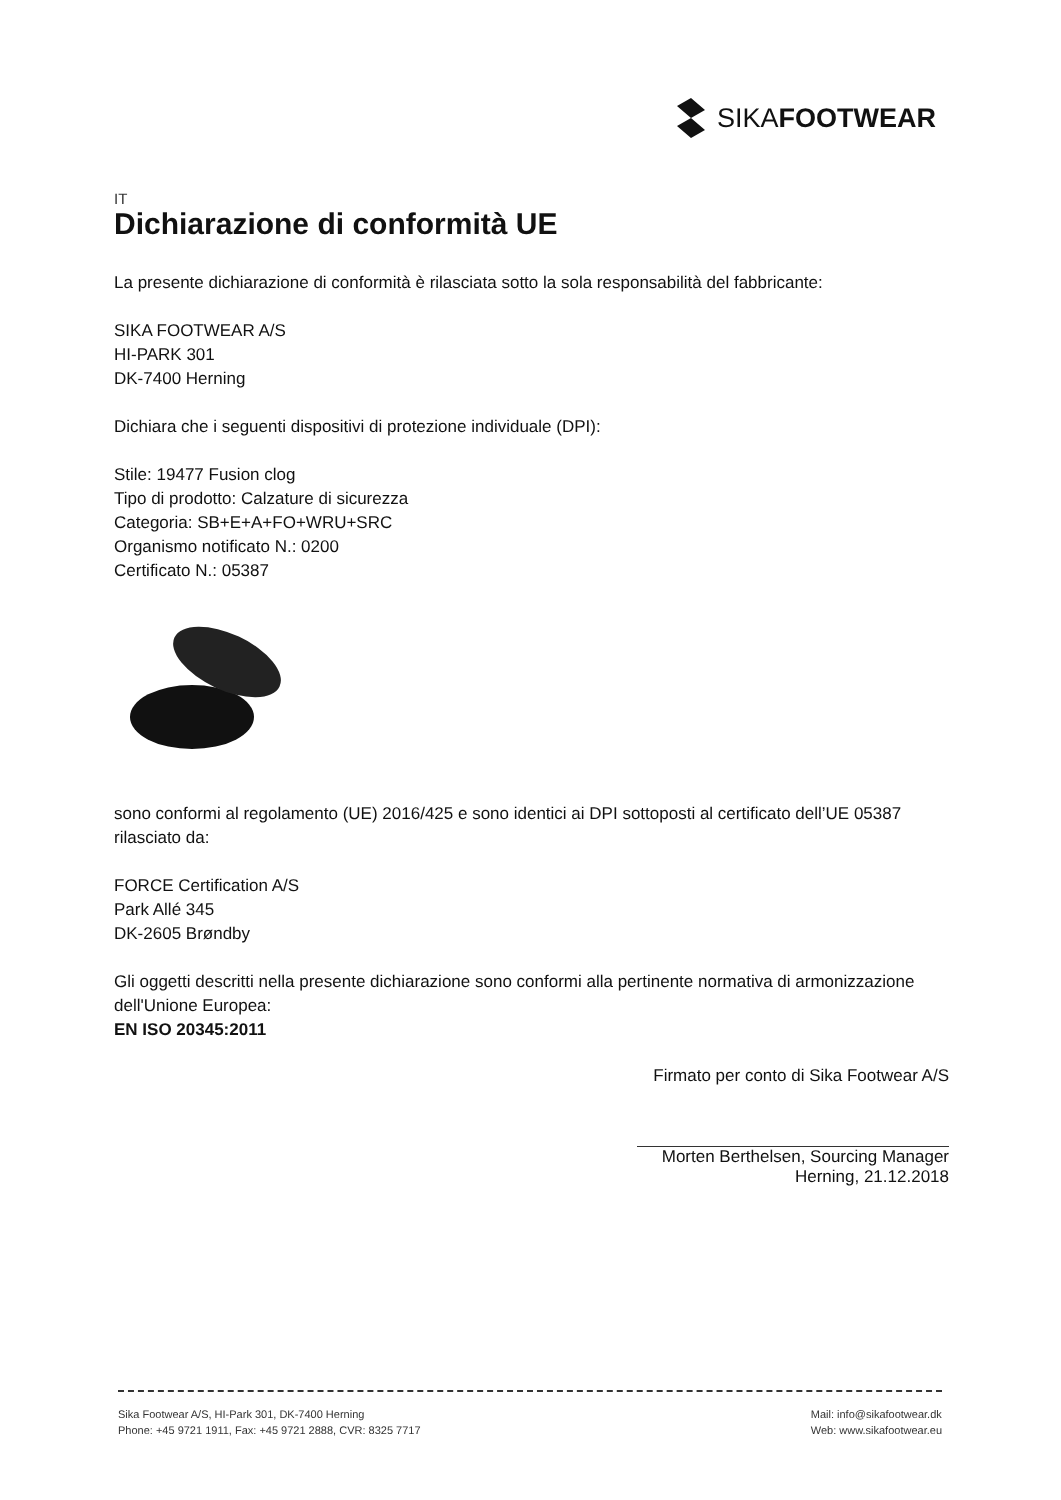SIKAFOOTWEAR
IT
Dichiarazione di conformità UE
La presente dichiarazione di conformità è rilasciata sotto la sola responsabilità del fabbricante:
SIKA FOOTWEAR A/S
HI-PARK 301
DK-7400 Herning
Dichiara che i seguenti dispositivi di protezione individuale (DPI):
Stile: 19477 Fusion clog
Tipo di prodotto: Calzature di sicurezza
Categoria: SB+E+A+FO+WRU+SRC
Organismo notificato N.: 0200
Certificato N.: 05387
sono conformi al regolamento (UE) 2016/425 e sono identici ai DPI sottoposti al certificato dell’UE 05387 rilasciato da:
FORCE Certification A/S
Park Allé 345
DK-2605 Brøndby
Gli oggetti descritti nella presente dichiarazione sono conformi alla pertinente normativa di armonizzazione dell'Unione Europea:
EN ISO 20345:2011
Firmato per conto di Sika Footwear A/S
Morten Berthelsen, Sourcing Manager
Herning, 21.12.2018
Sika Footwear A/S, HI-Park 301, DK-7400 Herning
Phone: +45 9721 1911, Fax: +45 9721 2888, CVR: 8325 7717
Mail: info@sikafootwear.dk
Web: www.sikafootwear.eu